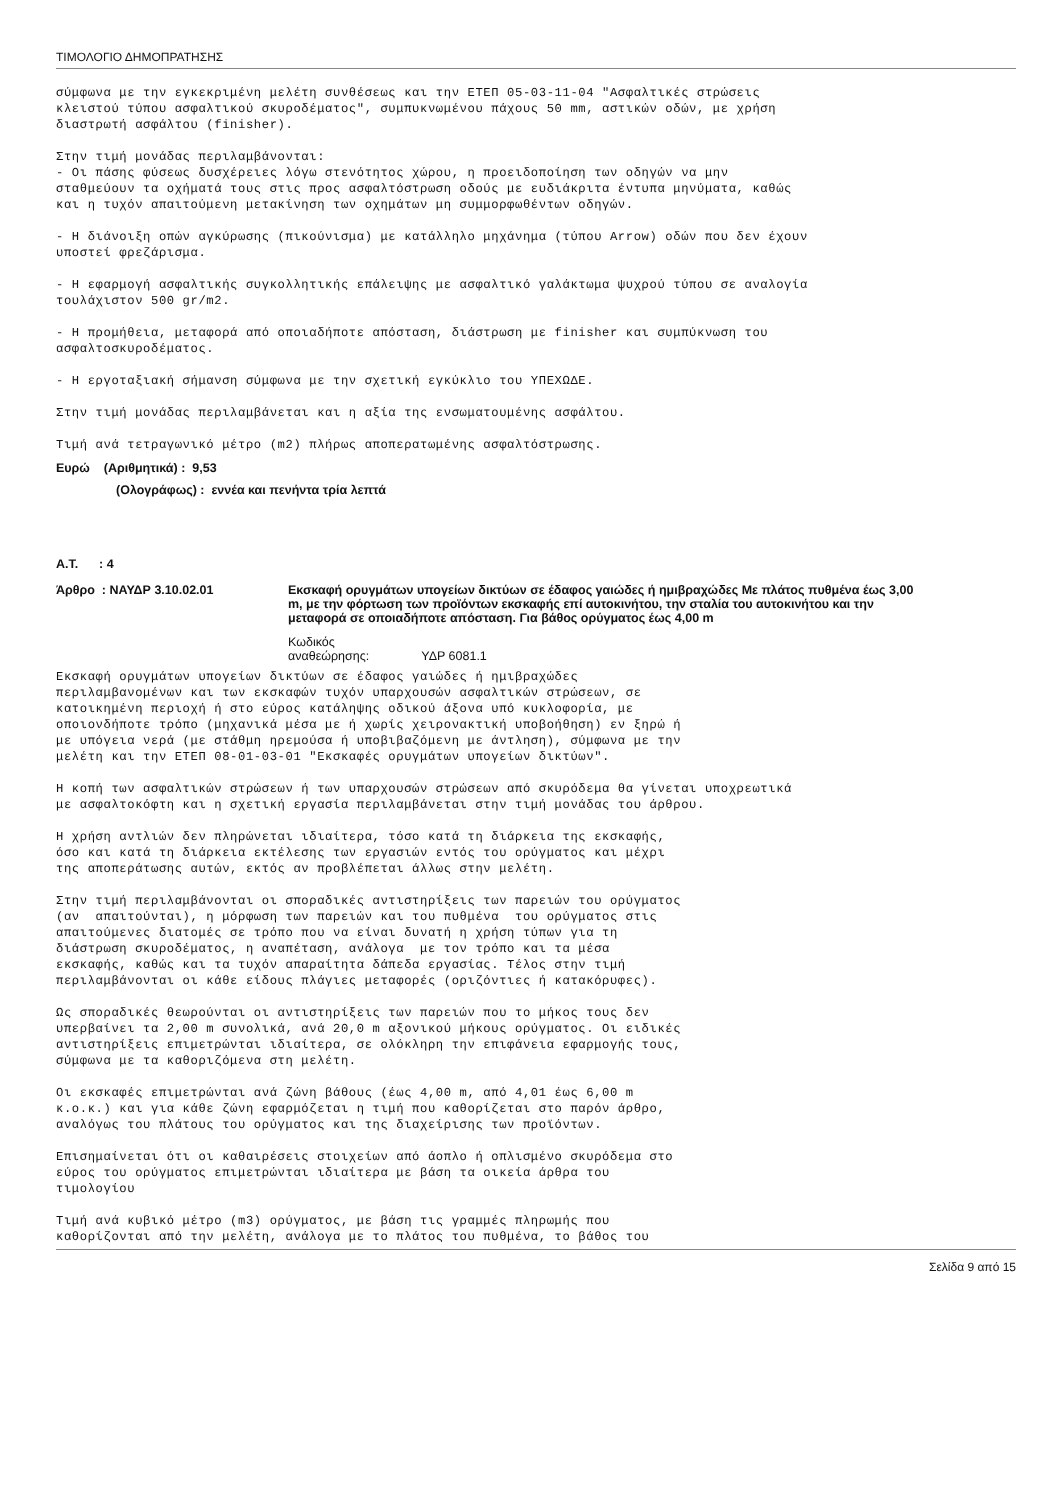ΤΙΜΟΛΟΓΙΟ ΔΗΜΟΠΡΑΤΗΣΗΣ
σύμφωνα με την εγκεκριμένη μελέτη συνθέσεως και την ΕΤΕΠ 05-03-11-04 "Ασφαλτικές στρώσεις κλειστού τύπου ασφαλτικού σκυροδέματος", συμπυκνωμένου πάχους 50 mm, αστικών οδών, με χρήση διαστρωτή ασφάλτου (finisher).
Στην τιμή μονάδας περιλαμβάνονται: - Οι πάσης φύσεως δυσχέρειες λόγω στενότητος χώρου, η προειδοποίηση των οδηγών να μην σταθμεύουν τα οχήματά τους στις προς ασφαλτόστρωση οδούς με ευδιάκριτα έντυπα μηνύματα, καθώς και η τυχόν απαιτούμενη μετακίνηση των οχημάτων μη συμμορφωθέντων οδηγών.
- Η διάνοιξη οπών αγκύρωσης (πικούνισμα) με κατάλληλο μηχάνημα (τύπου Arrow) οδών που δεν έχουν υποστεί φρεζάρισμα.
- Η εφαρμογή ασφαλτικής συγκολλητικής επάλειψης με ασφαλτικό γαλάκτωμα ψυχρού τύπου σε αναλογία τουλάχιστον 500 gr/m2.
- Η προμήθεια, μεταφορά από οποιαδήποτε απόσταση, διάστρωση με finisher και συμπύκνωση του ασφαλτοσκυροδέματος.
- Η εργοταξιακή σήμανση σύμφωνα με την σχετική εγκύκλιο του ΥΠΕΧΩΔΕ.
Στην τιμή μονάδας περιλαμβάνεται και η αξία της ενσωματουμένης ασφάλτου.
Τιμή ανά τετραγωνικό μέτρο (m2) πλήρως αποπερατωμένης ασφαλτόστρωσης.
Ευρώ (Αριθμητικά) : 9,53
(Ολογράφως) : εννέα και πενήντα τρία λεπτά
Α.Τ. : 4
Άρθρο : ΝΑΥΔΡ 3.10.02.01 Εκσκαφή ορυγμάτων υπογείων δικτύων σε έδαφος γαιώδες ή ημιβραχώδες Με πλάτος πυθμένα έως 3,00 m, με την φόρτωση των προϊόντων εκσκαφής επί αυτοκινήτου, την σταλία του αυτοκινήτου και την μεταφορά σε οποιαδήποτε απόσταση. Για βάθος ορύγματος έως 4,00 m
Κωδικός αναθεώρησης: ΥΔΡ 6081.1
Εκσκαφή ορυγμάτων υπογείων δικτύων σε έδαφος γαιώδες ή ημιβραχώδες περιλαμβανομένων και των εκσκαφών τυχόν υπαρχουσών ασφαλτικών στρώσεων, σε κατοικημένη περιοχή ή στο εύρος κατάληψης οδικού άξονα υπό κυκλοφορία, με οποιονδήποτε τρόπο (μηχανικά μέσα με ή χωρίς χειρονακτική υποβοήθηση) εν ξηρώ ή με υπόγεια νερά (με στάθμη ηρεμούσα ή υποβιβαζόμενη με άντληση), σύμφωνα με την μελέτη και την ΕΤΕΠ 08-01-03-01 "Εκσκαφές ορυγμάτων υπογείων δικτύων".
Η κοπή των ασφαλτικών στρώσεων ή των υπαρχουσών στρώσεων από σκυρόδεμα θα γίνεται υποχρεωτικά με ασφαλτοκόφτη και η σχετική εργασία περιλαμβάνεται στην τιμή μονάδας του άρθρου.
Η χρήση αντλιών δεν πληρώνεται ιδιαίτερα, τόσο κατά τη διάρκεια της εκσκαφής, όσο και κατά τη διάρκεια εκτέλεσης των εργασιών εντός του ορύγματος και μέχρι της αποπεράτωσης αυτών, εκτός αν προβλέπεται άλλως στην μελέτη.
Στην τιμή περιλαμβάνονται οι σποραδικές αντιστηρίξεις των παρειών του ορύγματος (αν απαιτούνται), η μόρφωση των παρειών και του πυθμένα του ορύγματος στις απαιτούμενες διατομές σε τρόπο που να είναι δυνατή η χρήση τύπων για τη διάστρωση σκυροδέματος, η αναπέταση, ανάλογα με τον τρόπο και τα μέσα εκσκαφής, καθώς και τα τυχόν απαραίτητα δάπεδα εργασίας. Τέλος στην τιμή περιλαμβάνονται οι κάθε είδους πλάγιες μεταφορές (οριζόντιες ή κατακόρυφες).
Ως σποραδικές θεωρούνται οι αντιστηρίξεις των παρειών που το μήκος τους δεν υπερβαίνει τα 2,00 m συνολικά, ανά 20,0 m αξονικού μήκους ορύγματος. Οι ειδικές αντιστηρίξεις επιμετρώνται ιδιαίτερα, σε ολόκληρη την επιφάνεια εφαρμογής τους, σύμφωνα με τα καθοριζόμενα στη μελέτη.
Οι εκσκαφές επιμετρώνται ανά ζώνη βάθους (έως 4,00 m, από 4,01 έως 6,00 m κ.ο.κ.) και για κάθε ζώνη εφαρμόζεται η τιμή που καθορίζεται στο παρόν άρθρο, αναλόγως του πλάτους του ορύγματος και της διαχείρισης των προϊόντων.
Επισημαίνεται ότι οι καθαιρέσεις στοιχείων από άοπλο ή οπλισμένο σκυρόδεμα στο εύρος του ορύγματος επιμετρώνται ιδιαίτερα με βάση τα οικεία άρθρα του τιμολογίου
Τιμή ανά κυβικό μέτρο (m3) ορύγματος, με βάση τις γραμμές πληρωμής που καθορίζονται από την μελέτη, ανάλογα με το πλάτος του πυθμένα, το βάθος του
Σελίδα 9 από 15